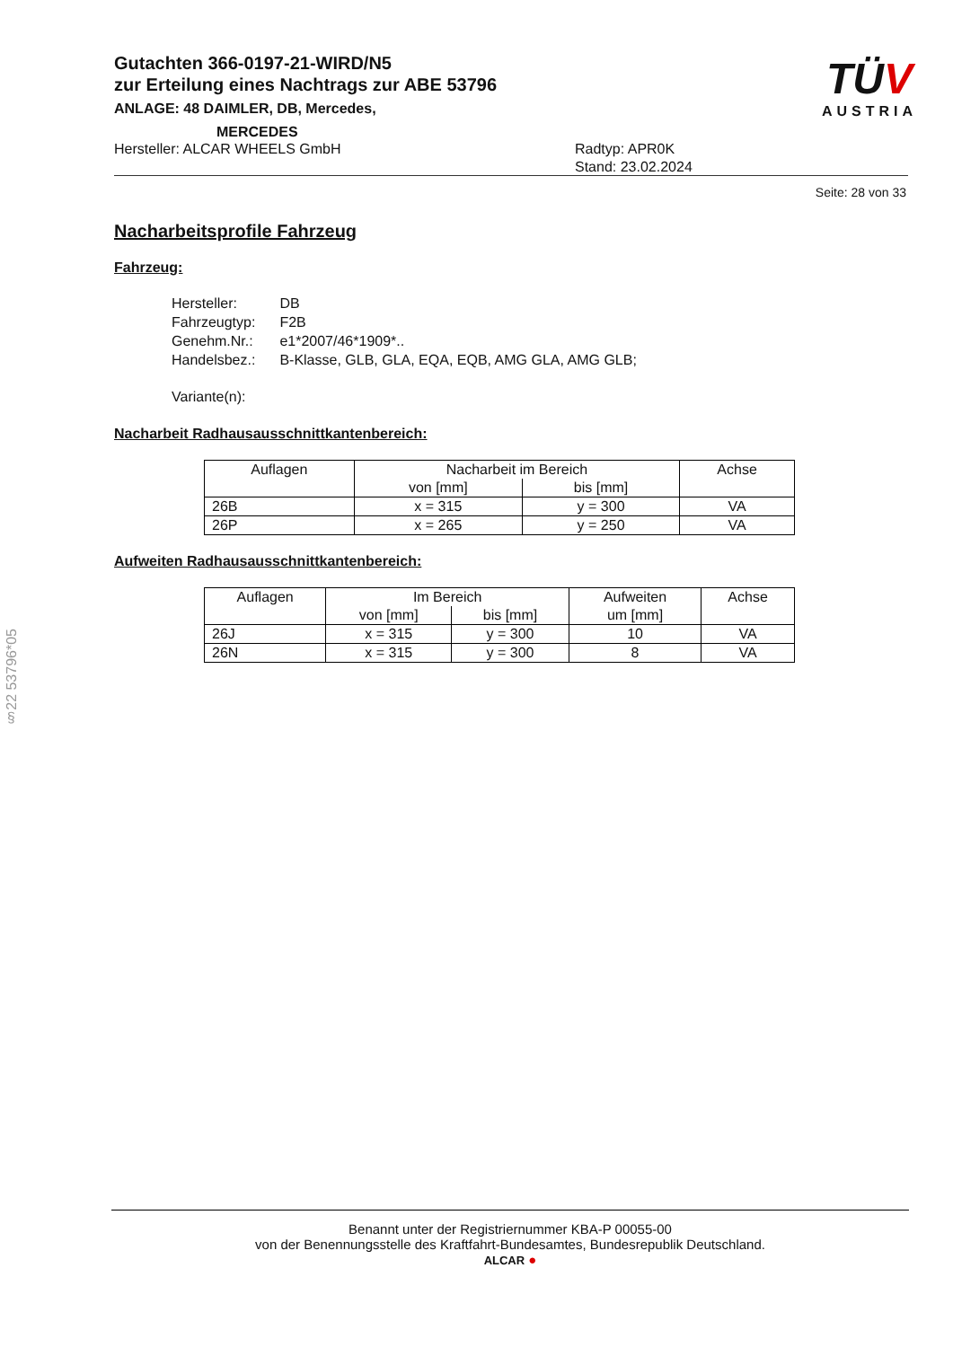Gutachten 366-0197-21-WIRD/N5
zur Erteilung eines Nachtrags zur ABE 53796
ANLAGE: 48 DAIMLER, DB, Mercedes,
MERCEDES
Hersteller: ALCAR WHEELS GmbH Radtyp: APR0K
Stand: 23.02.2024
TÜV
AUSTRIA
Seite: 28 von 33
Nacharbeitsprofile Fahrzeug
Fahrzeug:
| Hersteller: | DB |
| Fahrzeugtyp: | F2B |
| Genehm.Nr.: | e1*2007/46*1909*.. |
| Handelsbez.: | B-Klasse, GLB, GLA, EQA, EQB, AMG GLA, AMG GLB; |
| Variante(n): | |
Nacharbeit Radhausausschnittkantenbereich:
| Auflagen | Nacharbeit im Bereich | | Achse |
| | von [mm] | bis [mm] | |
| 26B | x = 315 | y = 300 | VA |
| 26P | x = 265 | y = 250 | VA |
Aufweiten Radhausausschnittkantenbereich:
| Auflagen | Im Bereich | | Aufweiten um [mm] | Achse |
| | von [mm] | bis [mm] | | |
| 26J | x = 315 | y = 300 | 10 | VA |
| 26N | x = 315 | y = 300 | 8 | VA |
§22 53796*05
Benannt unter der Registriernummer KBA-P 00055-00
von der Benennungsstelle des Kraftfahrt-Bundesamtes, Bundesrepublik Deutschland.
ALCAR ●